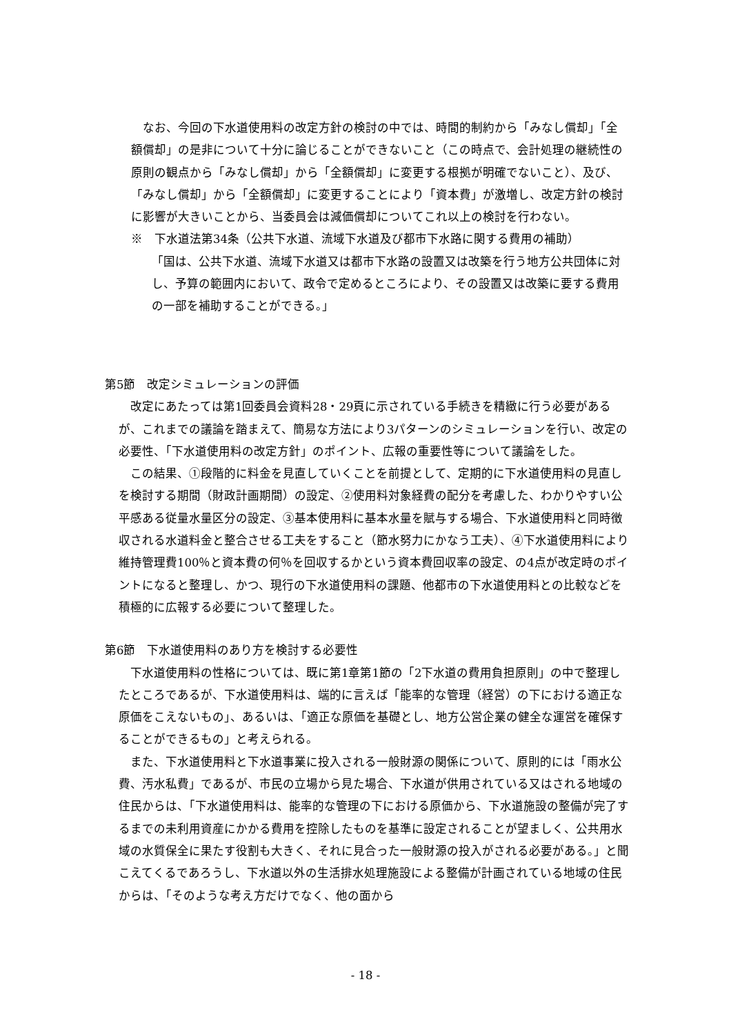なお、今回の下水道使用料の改定方針の検討の中では、時間的制約から「みなし償却」「全額償却」の是非について十分に論じることができないこと（この時点で、会計処理の継続性の原則の観点から「みなし償却」から「全額償却」に変更する根拠が明確でないこと）、及び、「みなし償却」から「全額償却」に変更することにより「資本費」が激増し、改定方針の検討に影響が大きいことから、当委員会は減価償却についてこれ以上の検討を行わない。
※　下水道法第34条（公共下水道、流域下水道及び都市下水路に関する費用の補助）
「国は、公共下水道、流域下水道又は都市下水路の設置又は改築を行う地方公共団体に対し、予算の範囲内において、政令で定めるところにより、その設置又は改築に要する費用の一部を補助することができる。」
第5節　改定シミュレーションの評価
　改定にあたっては第1回委員会資料28・29頁に示されている手続きを精緻に行う必要があるが、これまでの議論を踏まえて、簡易な方法により3パターンのシミュレーションを行い、改定の必要性、「下水道使用料の改定方針」のポイント、広報の重要性等について議論をした。
　この結果、①段階的に料金を見直していくことを前提として、定期的に下水道使用料の見直しを検討する期間（財政計画期間）の設定、②使用料対象経費の配分を考慮した、わかりやすい公平感ある従量水量区分の設定、③基本使用料に基本水量を賦与する場合、下水道使用料と同時徴収される水道料金と整合させる工夫をすること（節水努力にかなう工夫）、④下水道使用料により維持管理費100％と資本費の何％を回収するかという資本費回収率の設定、の4点が改定時のポイントになると整理し、かつ、現行の下水道使用料の課題、他都市の下水道使用料との比較などを積極的に広報する必要について整理した。
第6節　下水道使用料のあり方を検討する必要性
　下水道使用料の性格については、既に第1章第1節の「2下水道の費用負担原則」の中で整理したところであるが、下水道使用料は、端的に言えば「能率的な管理（経営）の下における適正な原価をこえないもの」、あるいは、「適正な原価を基礎とし、地方公営企業の健全な運営を確保することができるもの」と考えられる。
　また、下水道使用料と下水道事業に投入される一般財源の関係について、原則的には「雨水公費、汚水私費」であるが、市民の立場から見た場合、下水道が供用されている又はされる地域の住民からは、「下水道使用料は、能率的な管理の下における原価から、下水道施設の整備が完了するまでの未利用資産にかかる費用を控除したものを基準に設定されることが望ましく、公共用水域の水質保全に果たす役割も大きく、それに見合った一般財源の投入がされる必要がある。」と聞こえてくるであろうし、下水道以外の生活排水処理施設による整備が計画されている地域の住民からは、「そのような考え方だけでなく、他の面から
- 18 -